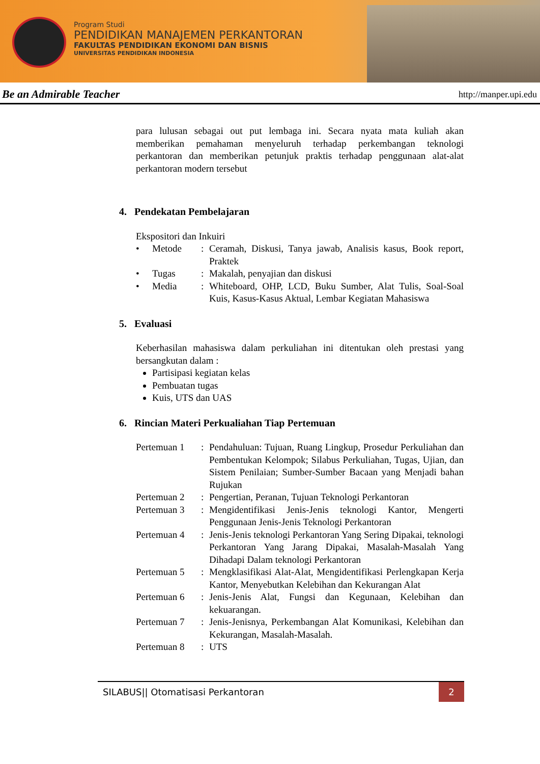Program Studi
PENDIDIKAN MANAJEMEN PERKANTORAN
FAKULTAS PENDIDIKAN EKONOMI DAN BISNIS
UNIVERSITAS PENDIDIKAN INDONESIA
Be an Admirable Teacher http://manper.upi.edu
para lulusan sebagai out put lembaga ini. Secara nyata mata kuliah akan memberikan pemahaman menyeluruh terhadap perkembangan teknologi perkantoran dan memberikan petunjuk praktis terhadap penggunaan alat-alat perkantoran modern tersebut
4. Pendekatan Pembelajaran
Ekspositori dan Inkuiri
| • | Metode | : | Ceramah, Diskusi, Tanya jawab, Analisis kasus, Book report, Praktek |
| • | Tugas | : | Makalah, penyajian dan diskusi |
| • | Media | : | Whiteboard, OHP, LCD, Buku Sumber, Alat Tulis, Soal-Soal Kuis, Kasus-Kasus Aktual, Lembar Kegiatan Mahasiswa |
5. Evaluasi
Keberhasilan mahasiswa dalam perkuliahan ini ditentukan oleh prestasi yang bersangkutan dalam :
Partisipasi kegiatan kelas
Pembuatan tugas
Kuis, UTS dan UAS
6. Rincian Materi Perkualiahan Tiap Pertemuan
| Pertemuan 1 | : | Pendahuluan: Tujuan, Ruang Lingkup, Prosedur Perkuliahan dan Pembentukan Kelompok; Silabus Perkuliahan, Tugas, Ujian, dan Sistem Penilaian; Sumber-Sumber Bacaan yang Menjadi bahan Rujukan |
| Pertemuan 2 | : | Pengertian, Peranan, Tujuan Teknologi Perkantoran |
| Pertemuan 3 | : | Mengidentifikasi Jenis-Jenis teknologi Kantor, Mengerti Penggunaan Jenis-Jenis Teknologi Perkantoran |
| Pertemuan 4 | : | Jenis-Jenis teknologi Perkantoran Yang Sering Dipakai, teknologi Perkantoran Yang Jarang Dipakai, Masalah-Masalah Yang Dihadapi Dalam teknologi Perkantoran |
| Pertemuan 5 | : | Mengklasifikasi Alat-Alat, Mengidentifikasi Perlengkapan Kerja Kantor, Menyebutkan Kelebihan dan Kekurangan Alat |
| Pertemuan 6 | : | Jenis-Jenis Alat, Fungsi dan Kegunaan, Kelebihan dan kekuarangan. |
| Pertemuan 7 | : | Jenis-Jenisnya, Perkembangan Alat Komunikasi, Kelebihan dan Kekurangan, Masalah-Masalah. |
| Pertemuan 8 | : | UTS |
SILABUS|| Otomatisasi Perkantoran 2